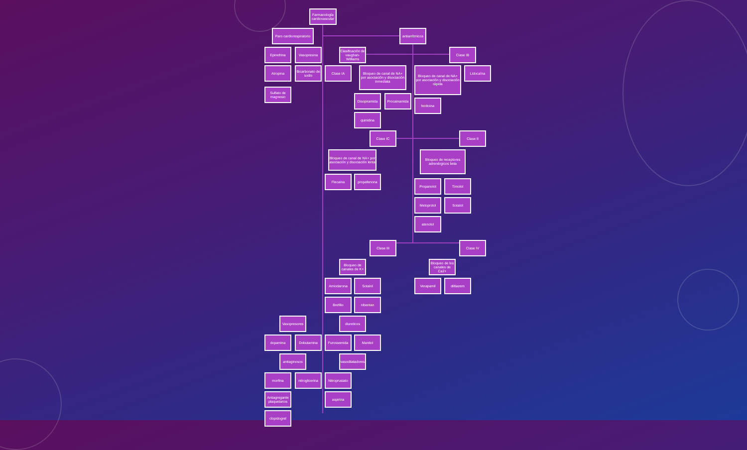Farmacología cardiovascular
Paro cardiorespiratorio
antiarrítmicos
Epinefrina Vasopresina Clasificación de vaughan-Williams
Clase IB
Atropina Bicarbonato de sodio
Clase IA
Bloqueo de canal de NA+ por asociación y disociación inmediata
Bloqueo de canal de NA+ por asociación y disociación rápida
Lidocaína
Sulfato de magnesio
Disopiramida Procainamida
fenitoina
quinidina
Clase IC Clase II
Bloqueo de canal de NA+ por asociación y disociación lenta
Bloqueo de receptores adrenérgicos beta
Flecaina propafenona
Propanolol Timolol
Metoprolol Sotalol
atenolol
Clase III Clase IV
Bloqueo de canales de K+
Bloqueo de los canales de Ca2+
Amiodarona Sotalol Verapamil diltiazem
Brefilio nibentan
Vasopresores diureticos
dopamina Dobutamina Furossemida Manitol
antiaginosos vasodilatadores
morfina nitroglicerina
Nitroprusiato
Antiagregante plaquetarios
aspirina
clopidogrel